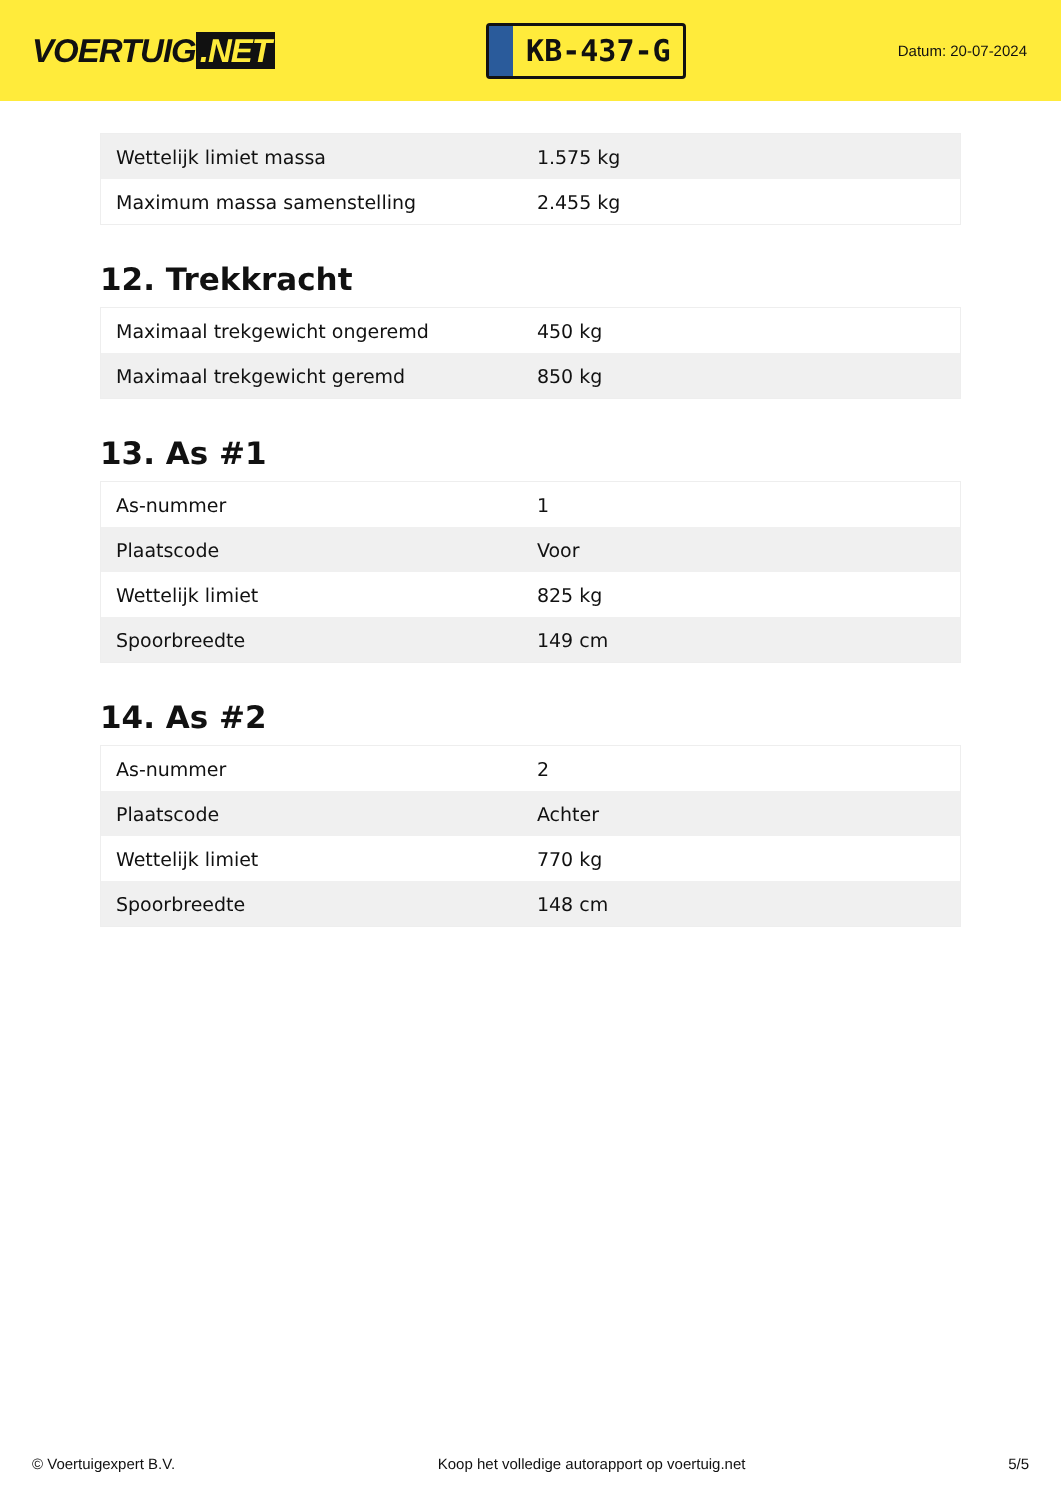VOERTUIG.NET
KB-437-G
Datum: 20-07-2024
| Wettelijk limiet massa | 1.575 kg |
| Maximum massa samenstelling | 2.455 kg |
12. Trekkracht
| Maximaal trekgewicht ongeremd | 450 kg |
| Maximaal trekgewicht geremd | 850 kg |
13. As #1
| As-nummer | 1 |
| Plaatscode | Voor |
| Wettelijk limiet | 825 kg |
| Spoorbreedte | 149 cm |
14. As #2
| As-nummer | 2 |
| Plaatscode | Achter |
| Wettelijk limiet | 770 kg |
| Spoorbreedte | 148 cm |
© Voertuigexpert B.V. Koop het volledige autorapport op voertuig.net 5/5